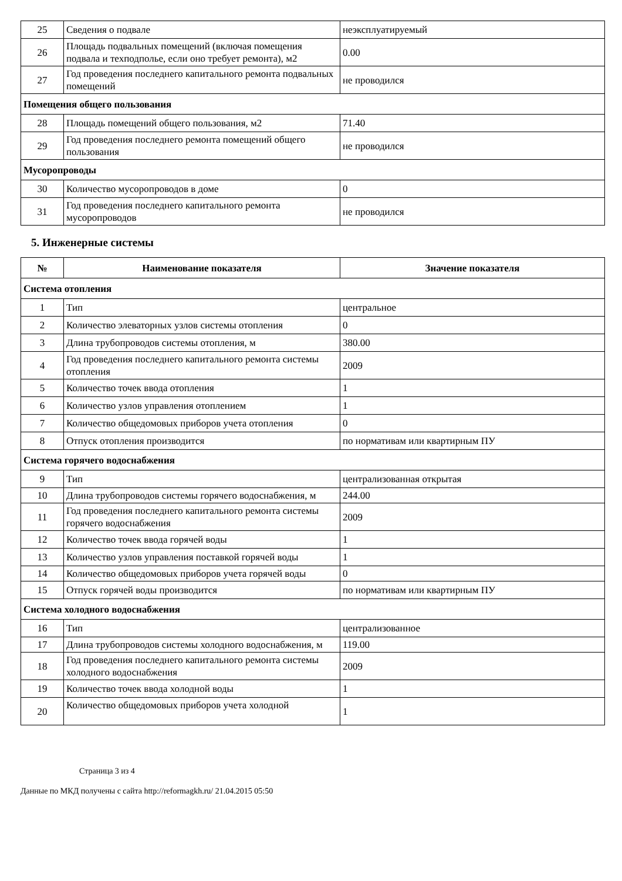| 25 | Сведения о подвале | неэксплуатируемый |
| 26 | Площадь подвальных помещений (включая помещения подвала и техподполье, если оно требует ремонта), м2 | 0.00 |
| 27 | Год проведения последнего капитального ремонта подвальных помещений | не проводился |
| Помещения общего пользования | | |
| 28 | Площадь помещений общего пользования, м2 | 71.40 |
| 29 | Год проведения последнего ремонта помещений общего пользования | не проводился |
| Мусоропроводы | | |
| 30 | Количество мусоропроводов в доме | 0 |
| 31 | Год проведения последнего капитального ремонта мусоропроводов | не проводился |
5. Инженерные системы
| № | Наименование показателя | Значение показателя |
| --- | --- | --- |
| Система отопления | | |
| 1 | Тип | центральное |
| 2 | Количество элеваторных узлов системы отопления | 0 |
| 3 | Длина трубопроводов системы отопления, м | 380.00 |
| 4 | Год проведения последнего капитального ремонта системы отопления | 2009 |
| 5 | Количество точек ввода отопления | 1 |
| 6 | Количество узлов управления отоплением | 1 |
| 7 | Количество общедомовых приборов учета отопления | 0 |
| 8 | Отпуск отопления производится | по нормативам или квартирным ПУ |
| Система горячего водоснабжения | | |
| 9 | Тип | централизованная открытая |
| 10 | Длина трубопроводов системы горячего водоснабжения, м | 244.00 |
| 11 | Год проведения последнего капитального ремонта системы горячего водоснабжения | 2009 |
| 12 | Количество точек ввода горячей воды | 1 |
| 13 | Количество узлов управления поставкой горячей воды | 1 |
| 14 | Количество общедомовых приборов учета горячей воды | 0 |
| 15 | Отпуск горячей воды производится | по нормативам или квартирным ПУ |
| Система холодного водоснабжения | | |
| 16 | Тип | централизованное |
| 17 | Длина трубопроводов системы холодного водоснабжения, м | 119.00 |
| 18 | Год проведения последнего капитального ремонта системы холодного водоснабжения | 2009 |
| 19 | Количество точек ввода холодной воды | 1 |
| 20 | Количество общедомовых приборов учета холодной | 1 |
Страница 3 из 4
Данные по МКД получены с сайта http://reformagkh.ru/ 21.04.2015 05:50